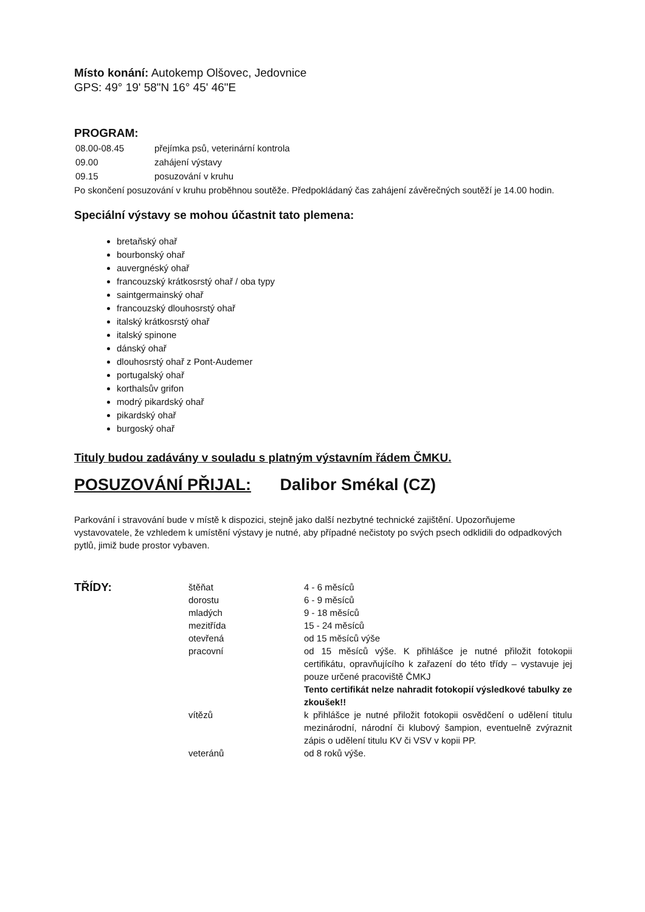Místo konání: Autokemp Olšovec, Jedovnice
GPS: 49° 19' 58"N 16° 45' 46"E
PROGRAM:
| 08.00-08.45 | přejímka psů, veterinární kontrola |
| 09.00 | zahájení výstavy |
| 09.15 | posuzování v kruhu |
Po skončení posuzování v kruhu proběhnou soutěže. Předpokládaný čas zahájení závěrečných soutěží je 14.00 hodin.
Speciální výstavy se mohou účastnit tato plemena:
bretaňský ohař
bourbonský ohař
auvergnéský ohař
francouzský krátkosrstý ohař / oba typy
saintgermainský ohař
francouzský dlouhosrstý ohař
italský krátkosrstý ohař
italský spinone
dánský ohař
dlouhosrstý ohař z Pont-Audemer
portugalský ohař
korthalsův grifon
modrý pikardský ohař
pikardský ohař
burgoský ohař
Tituly budou zadávány v souladu s platným výstavním řádem ČMKU.
POSUZOVÁNÍ PŘIJAL: Dalibor Smékal (CZ)
Parkování i stravování bude v místě k dispozici, stejně jako další nezbytné technické zajištění. Upozorňujeme vystavovatele, že vzhledem k umístění výstavy je nutné, aby případné nečistoty po svých psech odklidili do odpadkových pytlů, jimiž bude prostor vybaven.
| TŘÍDY: | štěňat | 4 - 6 měsíců |
| | dorostu | 6 - 9 měsíců |
| | mladých | 9 - 18 měsíců |
| | mezitřída | 15 - 24 měsíců |
| | otevřená | od 15 měsíců výše |
| | pracovní | od 15 měsíců výše. K přihlášce je nutné přiložit fotokopii certifikátu, opravňujícího k zařazení do této třídy – vystavuje jej pouze určené pracoviště ČMKJ Tento certifikát nelze nahradit fotokopií výsledkové tabulky ze zkoušek!! |
| | vítězů | k přihlášce je nutné přiložit fotokopii osvědčení o udělení titulu mezinárodní, národní či klubový šampion, eventuelně zvýraznit zápis o udělení titulu KV či VSV v kopii PP. |
| | veteránů | od 8 roků výše. |